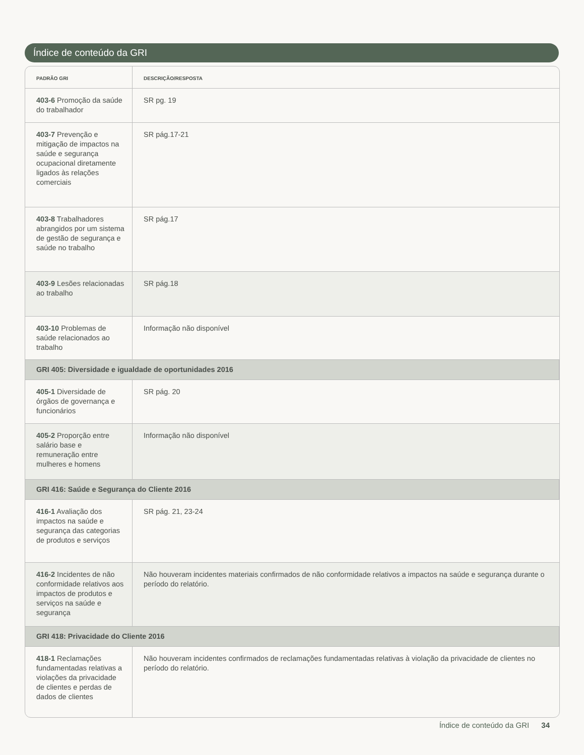Índice de conteúdo da GRI
| PADRÃO GRI | DESCRIÇÃO/RESPOSTA |
| --- | --- |
| 403-6 Promoção da saúde do trabalhador | SR pg. 19 |
| 403-7 Prevenção e mitigação de impactos na saúde e segurança ocupacional diretamente ligados às relações comerciais | SR pág.17-21 |
| 403-8 Trabalhadores abrangidos por um sistema de gestão de segurança e saúde no trabalho | SR pág.17 |
| 403-9 Lesões relacionadas ao trabalho | SR pág.18 |
| 403-10 Problemas de saúde relacionados ao trabalho | Informação não disponível |
| GRI 405: Diversidade e igualdade de oportunidades 2016 | |
| 405-1 Diversidade de órgãos de governança e funcionários | SR pág. 20 |
| 405-2 Proporção entre salário base e remuneração entre mulheres e homens | Informação não disponível |
| GRI 416: Saúde e Segurança do Cliente 2016 | |
| 416-1 Avaliação dos impactos na saúde e segurança das categorias de produtos e serviços | SR pág. 21, 23-24 |
| 416-2 Incidentes de não conformidade relativos aos impactos de produtos e serviços na saúde e segurança | Não houveram incidentes materiais confirmados de não conformidade relativos a impactos na saúde e segurança durante o período do relatório. |
| GRI 418: Privacidade do Cliente 2016 | |
| 418-1 Reclamações fundamentadas relativas a violações da privacidade de clientes e perdas de dados de clientes | Não houveram incidentes confirmados de reclamações fundamentadas relativas à violação da privacidade de clientes no período do relatório. |
Índice de conteúdo da GRI 34